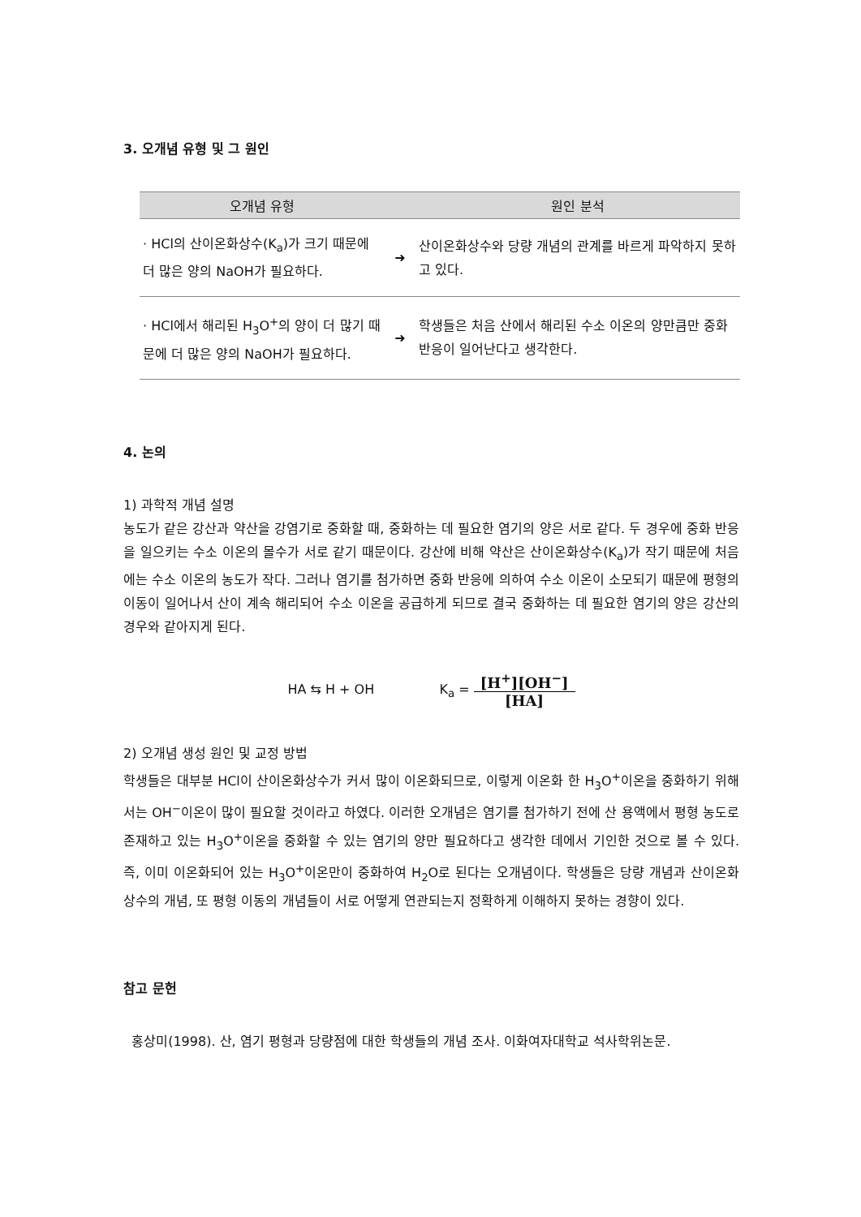3. 오개념 유형 및 그 원인
| 오개념 유형 | | 원인 분석 |
| --- | --- | --- |
| · HCl의 산이온화상수(K<sub>a</sub>)가 크기 때문에 더 많은 양의 NaOH가 필요하다. | ➜ | 산이온화상수와 당량 개념의 관계를 바르게 파악하지 못하고 있다. |
| · HCl에서 해리된 H<sub>3</sub>O<sup>+</sup>의 양이 더 많기 때문에 더 많은 양의 NaOH가 필요하다. | ➜ | 학생들은 처음 산에서 해리된 수소 이온의 양만큼만 중화 반응이 일어난다고 생각한다. |
4. 논의
1) 과학적 개념 설명
농도가 같은 강산과 약산을 강염기로 중화할 때, 중화하는 데 필요한 염기의 양은 서로 같다. 두 경우에 중화 반응을 일으키는 수소 이온의 몰수가 서로 같기 때문이다. 강산에 비해 약산은 산이온화상수(K<sub>a</sub>)가 작기 때문에 처음에는 수소 이온의 농도가 작다. 그러나 염기를 첨가하면 중화 반응에 의하여 수소 이온이 소모되기 때문에 평형의 이동이 일어나서 산이 계속 해리되어 수소 이온을 공급하게 되므로 결국 중화하는 데 필요한 염기의 양은 강산의 경우와 같아지게 된다.
HA ⇆ H + OH K<sub>a</sub> = [H<sup>+</sup>][OH<sup>−</sup>] [HA]
2) 오개념 생성 원인 및 교정 방법
학생들은 대부분 HCl이 산이온화상수가 커서 많이 이온화되므로, 이렇게 이온화 한 H<sub>3</sub>O<sup>+</sup>이온을 중화하기 위해서는 OH<sup>−</sup>이온이 많이 필요할 것이라고 하였다. 이러한 오개념은 염기를 첨가하기 전에 산 용액에서 평형 농도로 존재하고 있는 H<sub>3</sub>O<sup>+</sup>이온을 중화할 수 있는 염기의 양만 필요하다고 생각한 데에서 기인한 것으로 볼 수 있다. 즉, 이미 이온화되어 있는 H<sub>3</sub>O<sup>+</sup>이온만이 중화하여 H<sub>2</sub>O로 된다는 오개념이다. 학생들은 당량 개념과 산이온화상수의 개념, 또 평형 이동의 개념들이 서로 어떻게 연관되는지 정확하게 이해하지 못하는 경향이 있다.
참고 문헌
홍상미(1998). 산, 염기 평형과 당량점에 대한 학생들의 개념 조사. 이화여자대학교 석사학위논문.